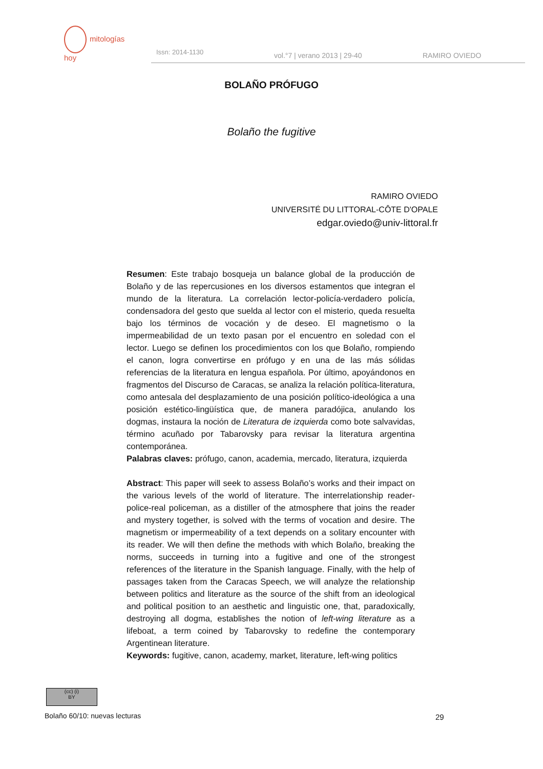mitologías
hoy
Issn: 2014-1130 vol.°7 | verano 2013 | 29-40 RAMIRO OVIEDO
BOLAÑO PRÓFUGO
Bolaño the fugitive
RAMIRO OVIEDO
UNIVERSITÉ DU LITTORAL-CÔTE D'OPALE
edgar.oviedo@univ-littoral.fr
Resumen: Este trabajo bosqueja un balance global de la producción de Bolaño y de las repercusiones en los diversos estamentos que integran el mundo de la literatura. La correlación lector-policía-verdadero policía, condensadora del gesto que suelda al lector con el misterio, queda resuelta bajo los términos de vocación y de deseo. El magnetismo o la impermeabilidad de un texto pasan por el encuentro en soledad con el lector. Luego se definen los procedimientos con los que Bolaño, rompiendo el canon, logra convertirse en prófugo y en una de las más sólidas referencias de la literatura en lengua española. Por último, apoyándonos en fragmentos del Discurso de Caracas, se analiza la relación política-literatura, como antesala del desplazamiento de una posición político-ideológica a una posición estético-lingüística que, de manera paradójica, anulando los dogmas, instaura la noción de Literatura de izquierda como bote salvavidas, término acuñado por Tabarovsky para revisar la literatura argentina contemporánea.
Palabras claves: prófugo, canon, academia, mercado, literatura, izquierda
Abstract: This paper will seek to assess Bolaño’s works and their impact on the various levels of the world of literature. The interrelationship reader-police-real policeman, as a distiller of the atmosphere that joins the reader and mystery together, is solved with the terms of vocation and desire. The magnetism or impermeability of a text depends on a solitary encounter with its reader. We will then define the methods with which Bolaño, breaking the norms, succeeds in turning into a fugitive and one of the strongest references of the literature in the Spanish language. Finally, with the help of passages taken from the Caracas Speech, we will analyze the relationship between politics and literature as the source of the shift from an ideological and political position to an aesthetic and linguistic one, that, paradoxically, destroying all dogma, establishes the notion of left-wing literature as a lifeboat, a term coined by Tabarovsky to redefine the contemporary Argentinean literature.
Keywords: fugitive, canon, academy, market, literature, left-wing politics
(cc) (i)
BY
Bolaño 60/10: nuevas lecturas 29